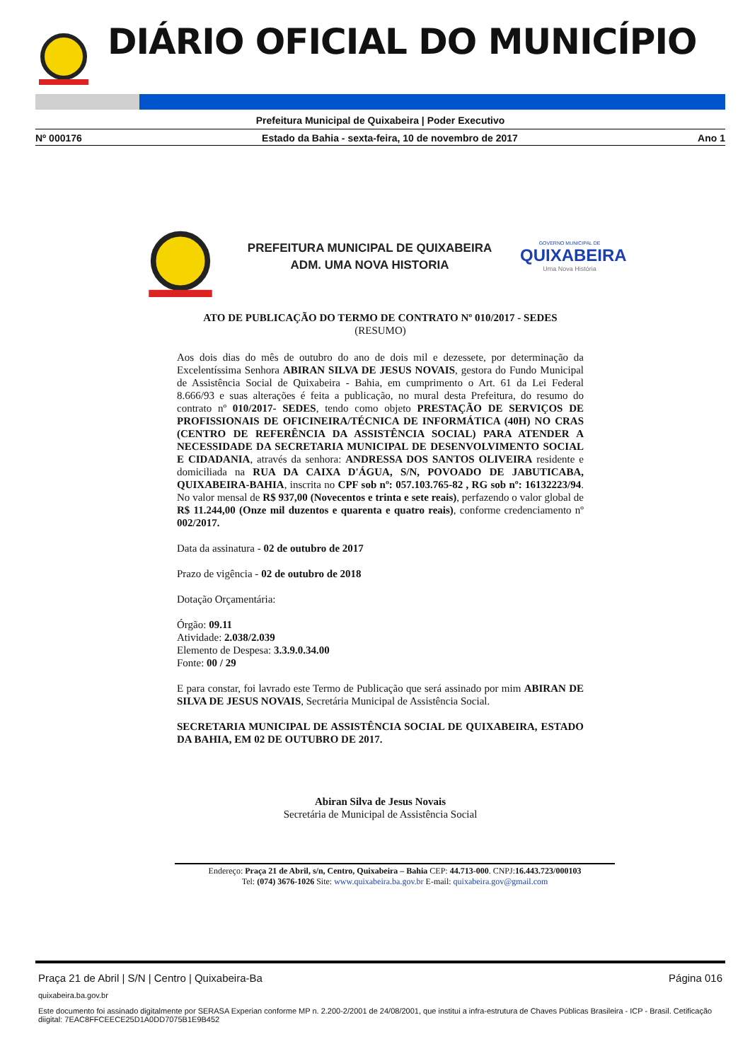DIÁRIO OFICIAL DO MUNICÍPIO
Prefeitura Municipal de Quixabeira | Poder Executivo
Nº 000176 Estado da Bahia - sexta-feira, 10 de novembro de 2017 Ano 1
PREFEITURA MUNICIPAL DE QUIXABEIRA
ADM. UMA NOVA HISTORIA
GOVERNO MUNICIPAL DE
QUIXABEIRA
Uma Nova História
ATO DE PUBLICAÇÃO DO TERMO DE CONTRATO Nº 010/2017 - SEDES
(RESUMO)
Aos dois dias do mês de outubro do ano de dois mil e dezessete, por determinação da Excelentíssima Senhora ABIRAN SILVA DE JESUS NOVAIS, gestora do Fundo Municipal de Assistência Social de Quixabeira - Bahia, em cumprimento o Art. 61 da Lei Federal 8.666/93 e suas alterações é feita a publicação, no mural desta Prefeitura, do resumo do contrato nº 010/2017- SEDES, tendo como objeto PRESTAÇÃO DE SERVIÇOS DE PROFISSIONAIS DE OFICINEIRA/TÉCNICA DE INFORMÁTICA (40H) NO CRAS (CENTRO DE REFERÊNCIA DA ASSISTÊNCIA SOCIAL) PARA ATENDER A NECESSIDADE DA SECRETARIA MUNICIPAL DE DESENVOLVIMENTO SOCIAL E CIDADANIA, através da senhora: ANDRESSA DOS SANTOS OLIVEIRA residente e domiciliada na RUA DA CAIXA D'ÁGUA, S/N, POVOADO DE JABUTICABA, QUIXABEIRA-BAHIA, inscrita no CPF sob nº: 057.103.765-82 , RG sob nº: 16132223/94. No valor mensal de R$ 937,00 (Novecentos e trinta e sete reais), perfazendo o valor global de R$ 11.244,00 (Onze mil duzentos e quarenta e quatro reais), conforme credenciamento nº 002/2017.
Data da assinatura - 02 de outubro de 2017
Prazo de vigência - 02 de outubro de 2018
Dotação Orçamentária:
Órgão: 09.11
Atividade: 2.038/2.039
Elemento de Despesa: 3.3.9.0.34.00
Fonte: 00 / 29
E para constar, foi lavrado este Termo de Publicação que será assinado por mim ABIRAN DE SILVA DE JESUS NOVAIS, Secretária Municipal de Assistência Social.
SECRETARIA MUNICIPAL DE ASSISTÊNCIA SOCIAL DE QUIXABEIRA, ESTADO DA BAHIA, EM 02 DE OUTUBRO DE 2017.
Abiran Silva de Jesus Novais
Secretária de Municipal de Assistência Social
Endereço: Praça 21 de Abril, s/n, Centro, Quixabeira – Bahia CEP: 44.713-000. CNPJ:16.443.723/000103
Tel: (074) 3676-1026 Site: www.quixabeira.ba.gov.br E-mail: quixabeira.gov@gmail.com
Praça 21 de Abril | S/N | Centro | Quixabeira-Ba Página 016
quixabeira.ba.gov.br
Este documento foi assinado digitalmente por SERASA Experian conforme MP n. 2.200-2/2001 de 24/08/2001, que institui a infra-estrutura de Chaves Públicas Brasileira - ICP - Brasil. Cetificação diigital: 7EAC8FFCEECE25D1A0DD7075B1E9B452